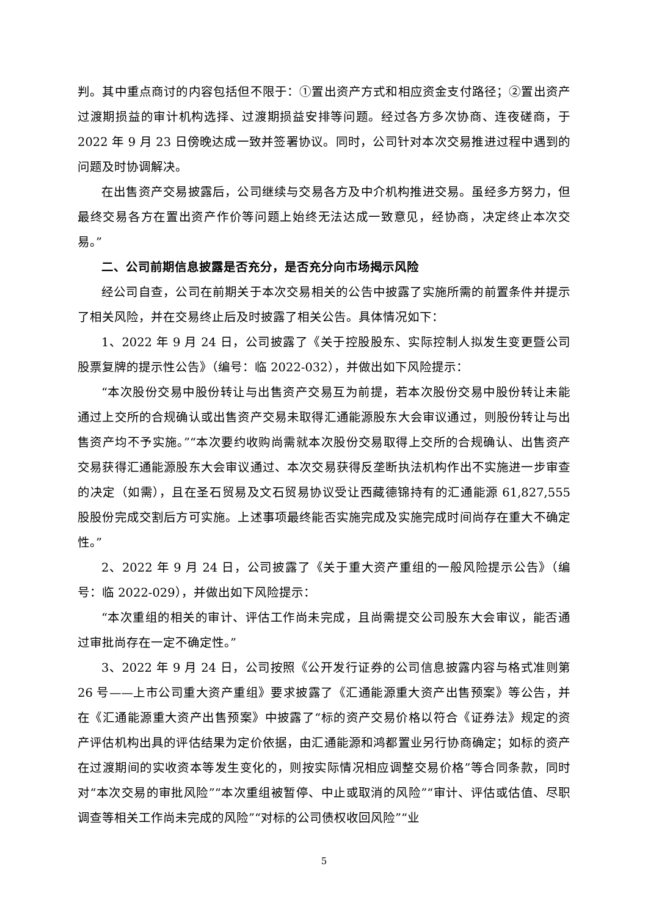判。其中重点商讨的内容包括但不限于：①置出资产方式和相应资金支付路径；②置出资产过渡期损益的审计机构选择、过渡期损益安排等问题。经过各方多次协商、连夜磋商，于 2022 年 9 月 23 日傍晚达成一致并签署协议。同时，公司针对本次交易推进过程中遇到的问题及时协调解决。
在出售资产交易披露后，公司继续与交易各方及中介机构推进交易。虽经多方努力，但最终交易各方在置出资产作价等问题上始终无法达成一致意见，经协商，决定终止本次交易。”
二、公司前期信息披露是否充分，是否充分向市场揭示风险
经公司自查，公司在前期关于本次交易相关的公告中披露了实施所需的前置条件并提示了相关风险，并在交易终止后及时披露了相关公告。具体情况如下：
1、2022 年 9 月 24 日，公司披露了《关于控股股东、实际控制人拟发生变更暨公司股票复牌的提示性公告》（编号：临 2022-032），并做出如下风险提示：
“本次股份交易中股份转让与出售资产交易互为前提，若本次股份交易中股份转让未能通过上交所的合规确认或出售资产交易未取得汇通能源股东大会审议通过，则股份转让与出售资产均不予实施。”“本次要约收购尚需就本次股份交易取得上交所的合规确认、出售资产交易获得汇通能源股东大会审议通过、本次交易获得反垄断执法机构作出不实施进一步审查的决定（如需），且在圣石贸易及文石贸易协议受让西藏德锦持有的汇通能源 61,827,555 股股份完成交割后方可实施。上述事项最终能否实施完成及实施完成时间尚存在重大不确定性。”
2、2022 年 9 月 24 日，公司披露了《关于重大资产重组的一般风险提示公告》（编号：临 2022-029），并做出如下风险提示：
“本次重组的相关的审计、评估工作尚未完成，且尚需提交公司股东大会审议，能否通过审批尚存在一定不确定性。”
3、2022 年 9 月 24 日，公司按照《公开发行证券的公司信息披露内容与格式准则第 26 号——上市公司重大资产重组》要求披露了《汇通能源重大资产出售预案》等公告，并在《汇通能源重大资产出售预案》中披露了“标的资产交易价格以符合《证券法》规定的资产评估机构出具的评估结果为定价依据，由汇通能源和鸿都置业另行协商确定；如标的资产在过渡期间的实收资本等发生变化的，则按实际情况相应调整交易价格”等合同条款，同时对“本次交易的审批风险”“本次重组被暂停、中止或取消的风险”“审计、评估或估值、尽职调查等相关工作尚未完成的风险”“对标的公司债权收回风险”“业
5